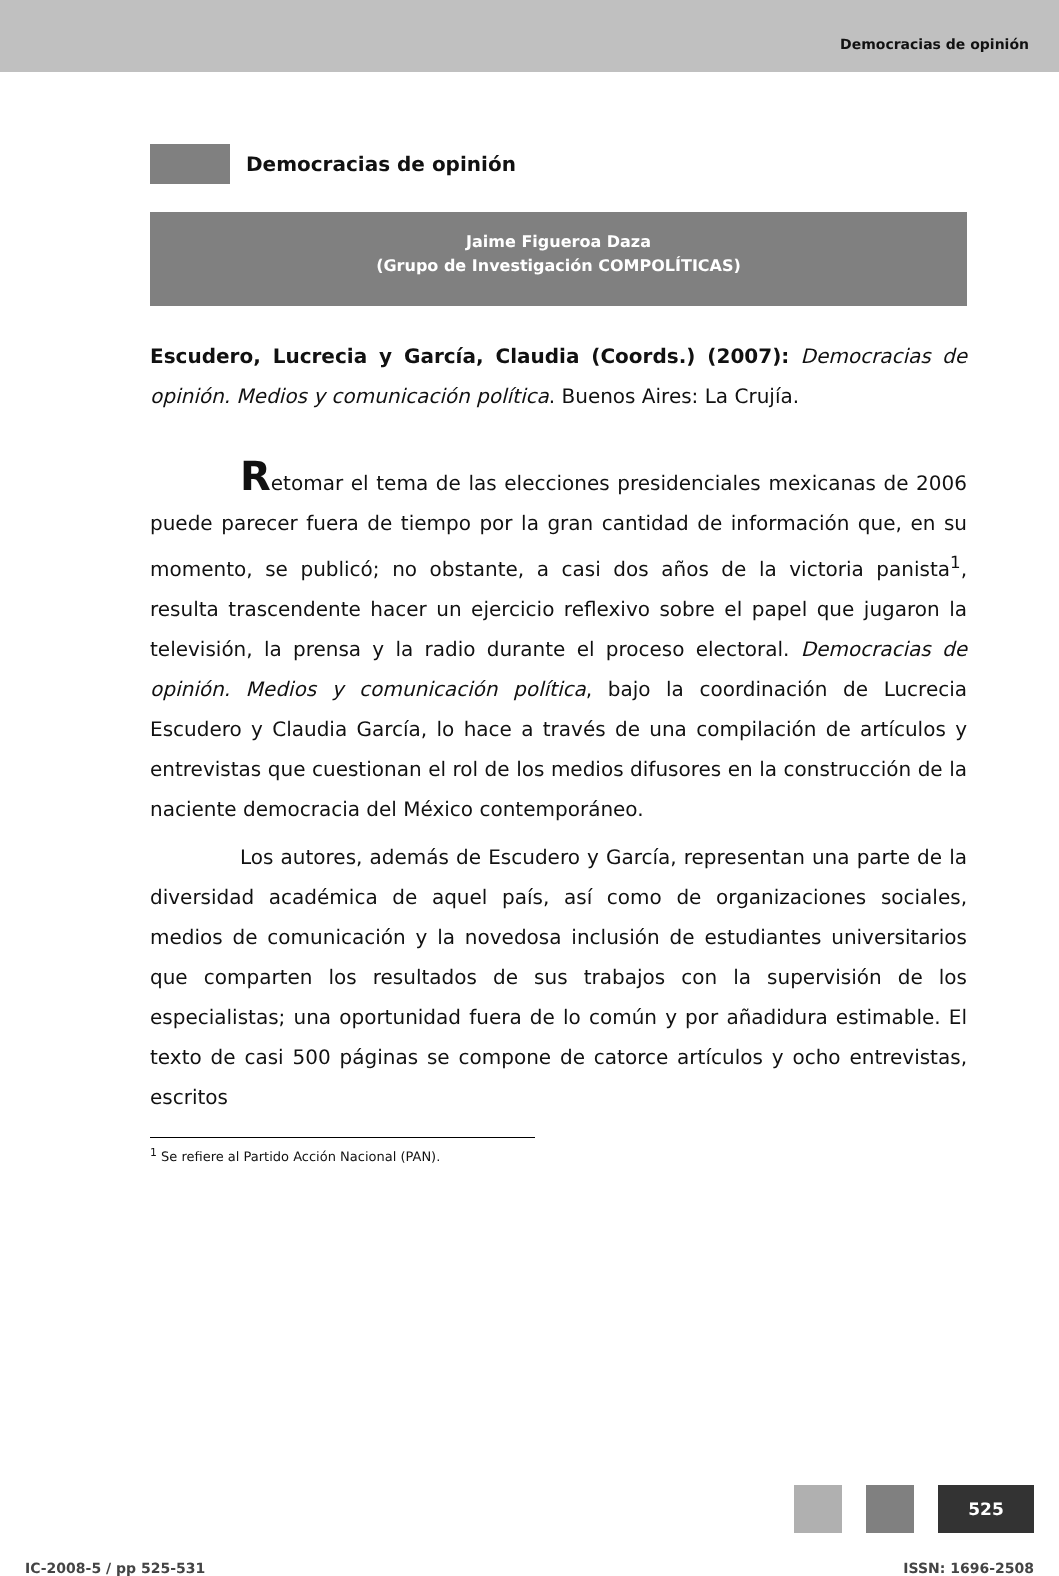Democracias de opinión
Democracias de opinión
Jaime Figueroa Daza
(Grupo de Investigación COMPOLÍTICAS)
Escudero, Lucrecia y García, Claudia (Coords.) (2007): Democracias de opinión. Medios y comunicación política. Buenos Aires: La Crujía.
Retomar el tema de las elecciones presidenciales mexicanas de 2006 puede parecer fuera de tiempo por la gran cantidad de información que, en su momento, se publicó; no obstante, a casi dos años de la victoria panista<sup>1</sup>, resulta trascendente hacer un ejercicio reflexivo sobre el papel que jugaron la televisión, la prensa y la radio durante el proceso electoral. Democracias de opinión. Medios y comunicación política, bajo la coordinación de Lucrecia Escudero y Claudia García, lo hace a través de una compilación de artículos y entrevistas que cuestionan el rol de los medios difusores en la construcción de la naciente democracia del México contemporáneo.
Los autores, además de Escudero y García, representan una parte de la diversidad académica de aquel país, así como de organizaciones sociales, medios de comunicación y la novedosa inclusión de estudiantes universitarios que comparten los resultados de sus trabajos con la supervisión de los especialistas; una oportunidad fuera de lo común y por añadidura estimable. El texto de casi 500 páginas se compone de catorce artículos y ocho entrevistas, escritos
<sup>1</sup> Se refiere al Partido Acción Nacional (PAN).
525
IC-2008-5 / pp 525-531 ISSN: 1696-2508